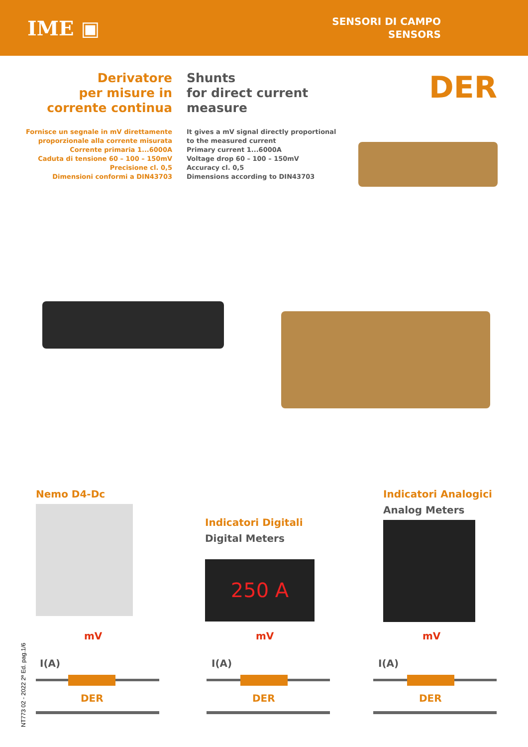IME ▣
SENSORI DI CAMPO
SENSORS
DER
Derivatore
per misure in
corrente continua
Fornisce un segnale in mV direttamente
proporzionale alla corrente misurata
Corrente primaria 1...6000A
Caduta di tensione 60 – 100 – 150mV
Precisione cl. 0,5
Dimensioni conformi a DIN43703
Shunts
for direct current
measure
It gives a mV signal directly proportional
to the measured current
Primary current 1...6000A
Voltage drop 60 – 100 – 150mV
Accuracy cl. 0,5
Dimensions according to DIN43703
Nemo D4-Dc
Indicatori Digitali
Digital Meters
250 A
Indicatori Analogici
Analog Meters
mV
I(A)
DER
mV
I(A)
DER
mV
I(A)
DER
NT773 02 - 2022 2ª Ed. pag.1/6